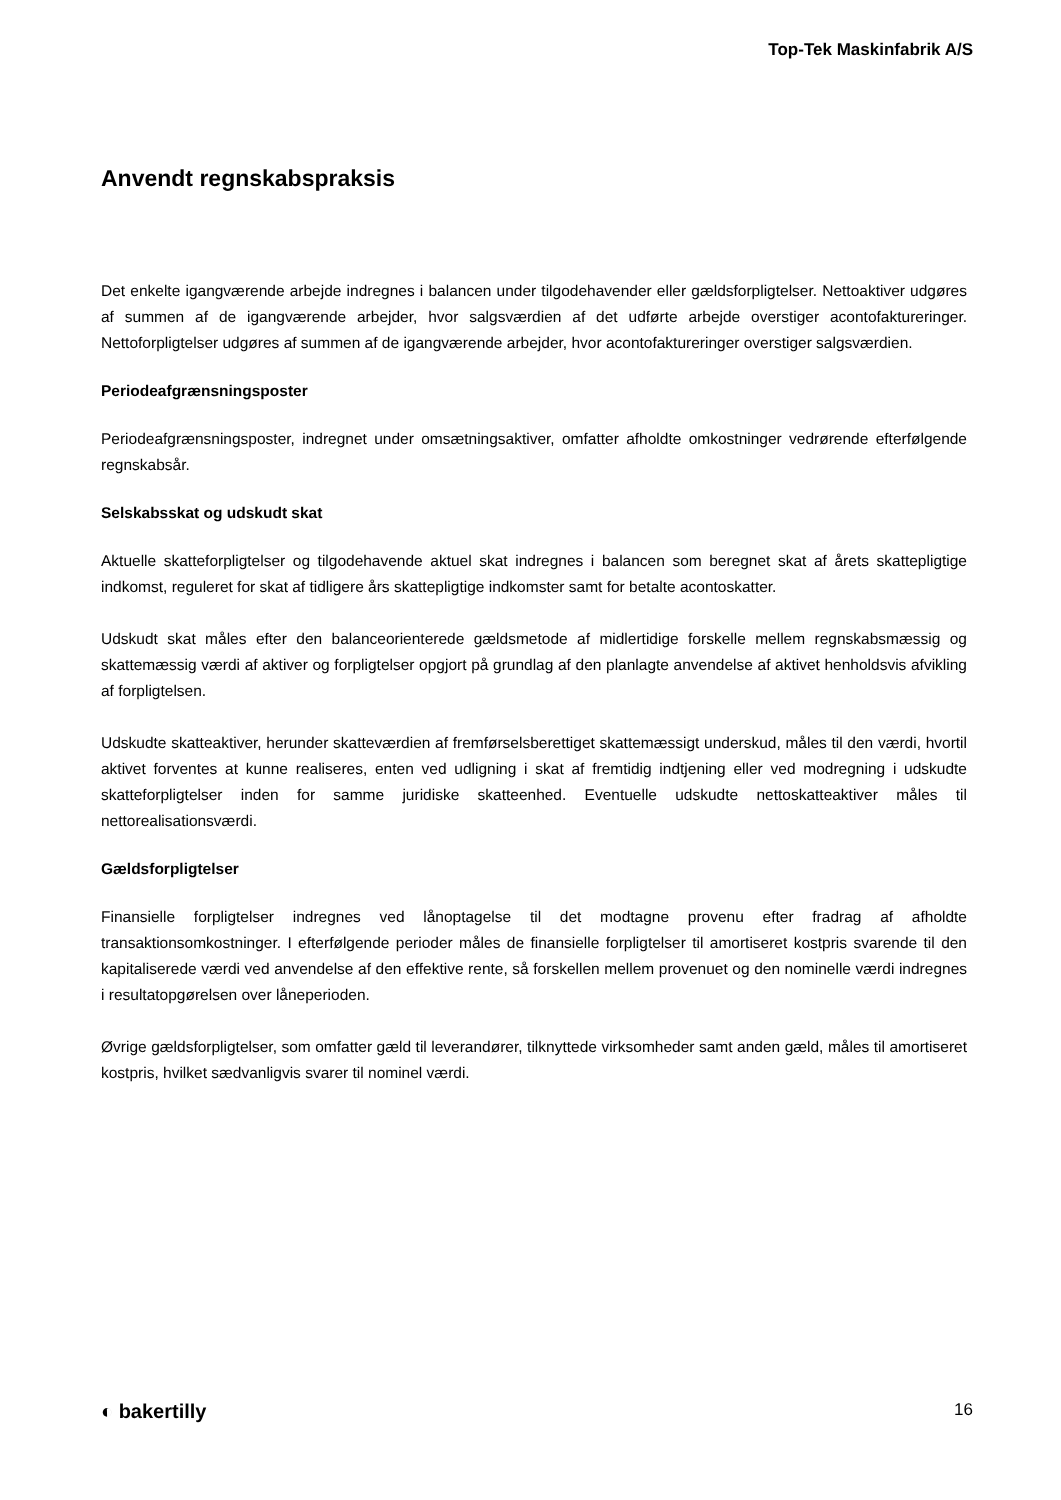Top-Tek Maskinfabrik A/S
Anvendt regnskabspraksis
Det enkelte igangværende arbejde indregnes i balancen under tilgodehavender eller gældsforpligtelser. Nettoaktiver udgøres af summen af de igangværende arbejder, hvor salgsværdien af det udførte arbejde overstiger acontofaktureringer. Nettoforpligtelser udgøres af summen af de igangværende arbejder, hvor acontofaktureringer overstiger salgsværdien.
Periodeafgrænsningsposter
Periodeafgrænsningsposter, indregnet under omsætningsaktiver, omfatter afholdte omkostninger vedrørende efterfølgende regnskabsår.
Selskabsskat og udskudt skat
Aktuelle skatteforpligtelser og tilgodehavende aktuel skat indregnes i balancen som beregnet skat af årets skattepligtige indkomst, reguleret for skat af tidligere års skattepligtige indkomster samt for betalte acontoskatter.
Udskudt skat måles efter den balanceorienterede gældsmetode af midlertidige forskelle mellem regnskabsmæssig og skattemæssig værdi af aktiver og forpligtelser opgjort på grundlag af den planlagte anvendelse af aktivet henholdsvis afvikling af forpligtelsen.
Udskudte skatteaktiver, herunder skatteværdien af fremførselsberettiget skattemæssigt underskud, måles til den værdi, hvortil aktivet forventes at kunne realiseres, enten ved udligning i skat af fremtidig indtjening eller ved modregning i udskudte skatteforpligtelser inden for samme juridiske skatteenhed. Eventuelle udskudte nettoskatteaktiver måles til nettorealisationsværdi.
Gældsforpligtelser
Finansielle forpligtelser indregnes ved lånoptagelse til det modtagne provenu efter fradrag af afholdte transaktionsomkostninger. I efterfølgende perioder måles de finansielle forpligtelser til amortiseret kostpris svarende til den kapitaliserede værdi ved anvendelse af den effektive rente, så forskellen mellem provenuet og den nominelle værdi indregnes i resultatopgørelsen over låneperioden.
Øvrige gældsforpligtelser, som omfatter gæld til leverandører, tilknyttede virksomheder samt anden gæld, måles til amortiseret kostpris, hvilket sædvanligvis svarer til nominel værdi.
◐ bakertilly 16